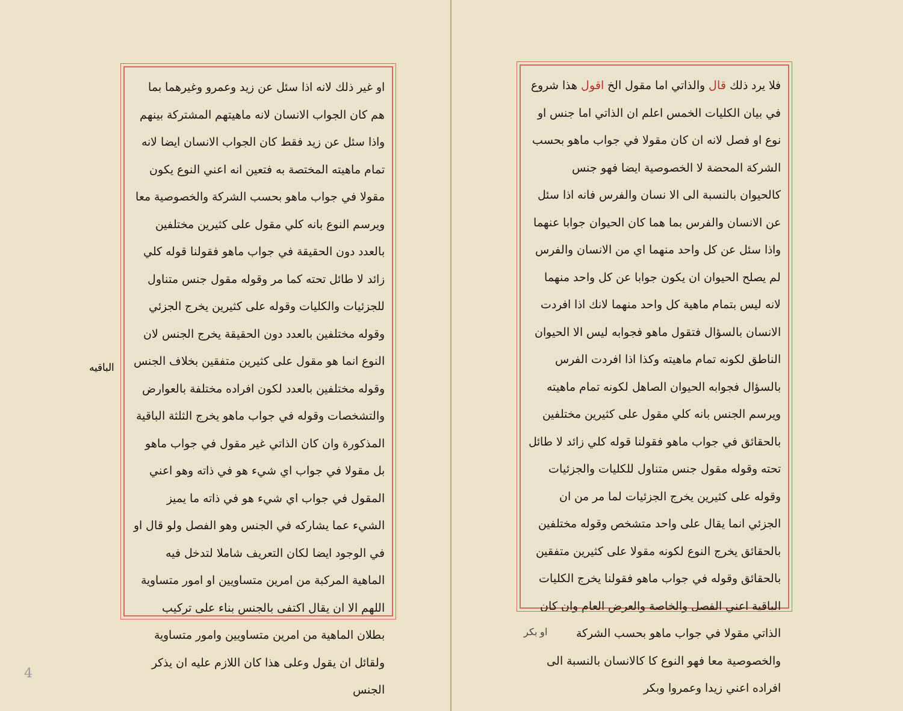فلا يرد ذلك قال والذاتي اما مقول الخ اقول هذا شروع في بيان الكليات الخمس اعلم ان الذاتي اما جنس او نوع او فصل لانه ان كان مقولا في جواب ماهو بحسب الشركة المحضة لا الخصوصية ايضا فهو جنس كالحيوان بالنسبة الى الا نسان والفرس فانه اذا سئل عن الانسان والفرس بما هما كان الحيوان جوابا عنهما واذا سئل عن كل واحد منهما اي من الانسان والفرس لم يصلح الحيوان ان يكون جوابا عن كل واحد منهما لانه ليس بتمام ماهية كل واحد منهما لانك اذا افردت الانسان بالسؤال فتقول ماهو فجوابه ليس الا الحيوان الناطق لكونه تمام ماهيته وكذا اذا افردت الفرس بالسؤال فجوابه الحيوان الصاهل لكونه تمام ماهيته ويرسم الجنس بانه كلي مقول على كثيرين مختلفين بالحقائق في جواب ماهو فقولنا قوله كلي زائد لا طائل تحته وقوله مقول جنس متناول للكليات والجزئيات وقوله على كثيرين يخرج الجزئيات لما مر من ان الجزئي انما يقال على واحد متشخص وقوله مختلفين بالحقائق يخرج النوع لكونه مقولا على كثيرين متفقين بالحقائق وقوله في جواب ماهو فقولنا يخرج الكليات الباقية اعني الفصل والخاصة والعرض العام وان كان الذاتي مقولا في جواب ماهو بحسب الشركة والخصوصية معا فهو النوع كا كالانسان بالنسبة الى افراده اعني زيدا وعمروا وبكر
او بكر
الباقيه
او غير ذلك لانه اذا سئل عن زيد وعمرو وغيرهما بما هم كان الجواب الانسان لانه ماهيتهم المشتركة بينهم واذا سئل عن زيد فقط كان الجواب الانسان ايضا لانه تمام ماهيته المختصة به فتعين انه اعني النوع يكون مقولا في جواب ماهو بحسب الشركة والخصوصية معا ويرسم النوع بانه كلي مقول على كثيرين مختلفين بالعدد دون الحقيقة في جواب ماهو فقولنا قوله كلي زائد لا طائل تحته كما مر وقوله مقول جنس متناول للجزئيات والكليات وقوله على كثيرين يخرج الجزئي وقوله مختلفين بالعدد دون الحقيقة يخرج الجنس لان النوع انما هو مقول على كثيرين متفقين بخلاف الجنس وقوله مختلفين بالعدد لكون افراده مختلفة بالعوارض والتشخصات وقوله في جواب ماهو يخرج الثلثة الباقية المذكورة وان كان الذاتي غير مقول في جواب ماهو بل مقولا في جواب اي شيء هو في ذاته وهو اعني المقول في جواب اي شيء هو في ذاته ما يميز الشيء عما يشاركه في الجنس وهو الفصل ولو قال او في الوجود ايضا لكان التعريف شاملا لتدخل فيه الماهية المركبة من امرين متساويين او امور متساوية اللهم الا ان يقال اكتفى بالجنس بناء على تركيب بطلان الماهية من امرين متساويين وامور متساوية ولقائل ان يقول وعلى هذا كان اللازم عليه ان يذكر الجنس
4